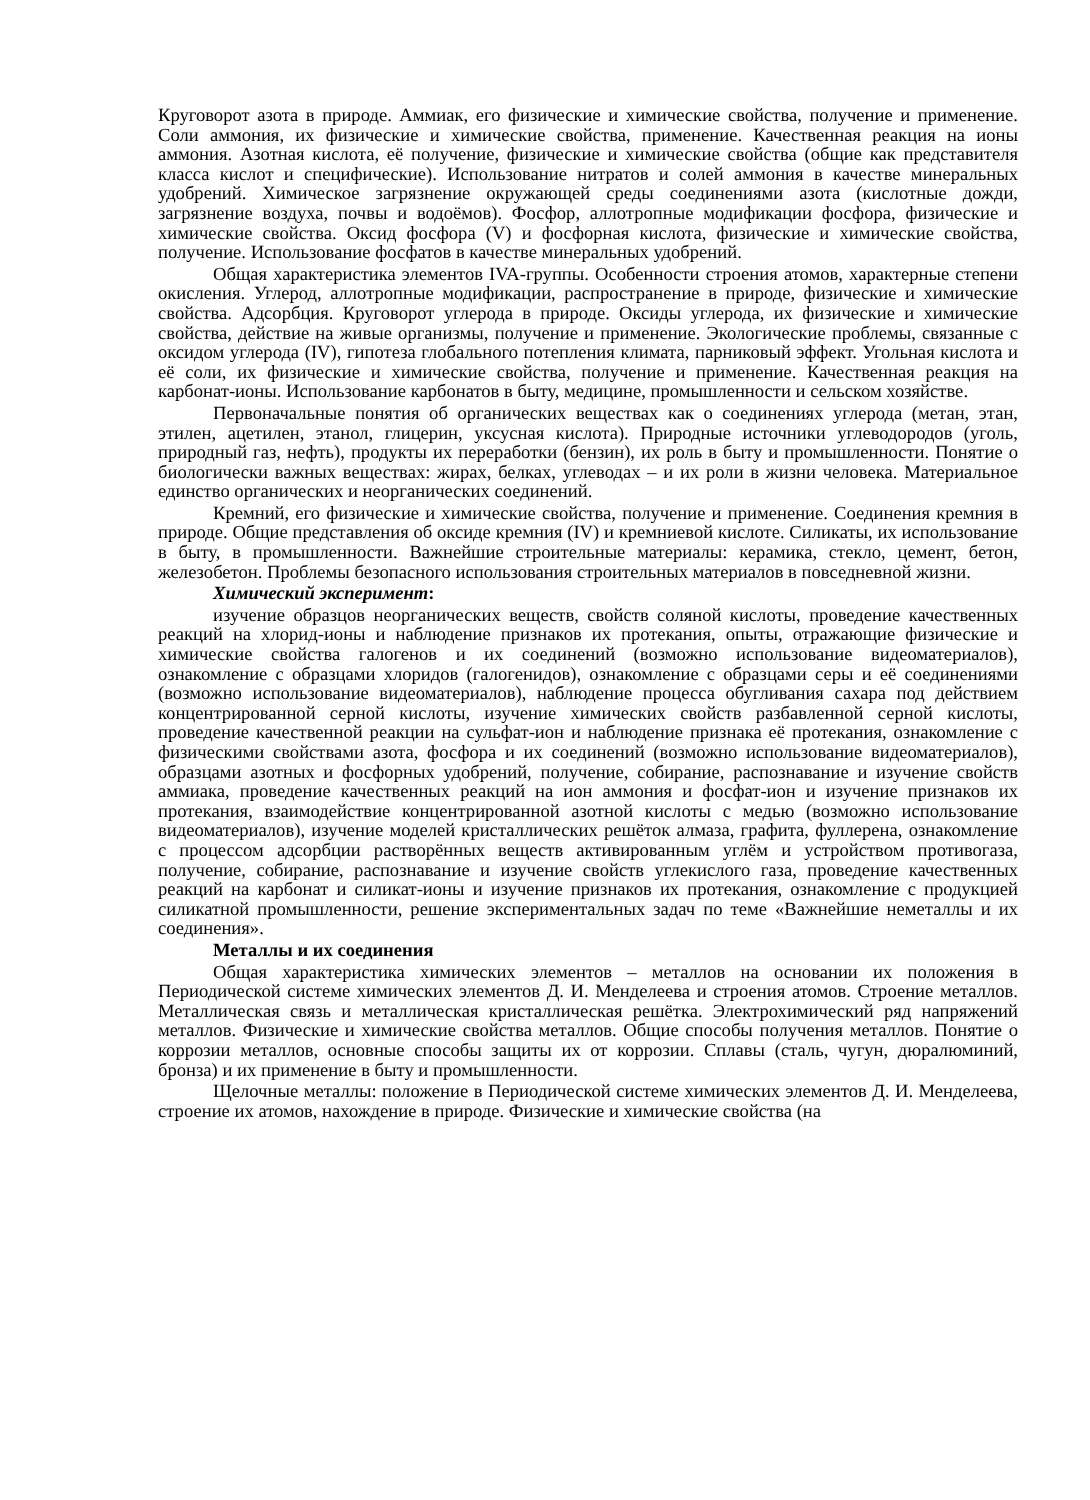Круговорот азота в природе. Аммиак, его физические и химические свойства, получение и применение. Соли аммония, их физические и химические свойства, применение. Качественная реакция на ионы аммония. Азотная кислота, её получение, физические и химические свойства (общие как представителя класса кислот и специфические). Использование нитратов и солей аммония в качестве минеральных удобрений. Химическое загрязнение окружающей среды соединениями азота (кислотные дожди, загрязнение воздуха, почвы и водоёмов). Фосфор, аллотропные модификации фосфора, физические и химические свойства. Оксид фосфора (V) и фосфорная кислота, физические и химические свойства, получение. Использование фосфатов в качестве минеральных удобрений.
Общая характеристика элементов IVA-группы. Особенности строения атомов, характерные степени окисления. Углерод, аллотропные модификации, распространение в природе, физические и химические свойства. Адсорбция. Круговорот углерода в природе. Оксиды углерода, их физические и химические свойства, действие на живые организмы, получение и применение. Экологические проблемы, связанные с оксидом углерода (IV), гипотеза глобального потепления климата, парниковый эффект. Угольная кислота и её соли, их физические и химические свойства, получение и применение. Качественная реакция на карбонат-ионы. Использование карбонатов в быту, медицине, промышленности и сельском хозяйстве.
Первоначальные понятия об органических веществах как о соединениях углерода (метан, этан, этилен, ацетилен, этанол, глицерин, уксусная кислота). Природные источники углеводородов (уголь, природный газ, нефть), продукты их переработки (бензин), их роль в быту и промышленности. Понятие о биологически важных веществах: жирах, белках, углеводах – и их роли в жизни человека. Материальное единство органических и неорганических соединений.
Кремний, его физические и химические свойства, получение и применение. Соединения кремния в природе. Общие представления об оксиде кремния (IV) и кремниевой кислоте. Силикаты, их использование в быту, в промышленности. Важнейшие строительные материалы: керамика, стекло, цемент, бетон, железобетон. Проблемы безопасного использования строительных материалов в повседневной жизни.
Химический эксперимент:
изучение образцов неорганических веществ, свойств соляной кислоты, проведение качественных реакций на хлорид-ионы и наблюдение признаков их протекания, опыты, отражающие физические и химические свойства галогенов и их соединений (возможно использование видеоматериалов), ознакомление с образцами хлоридов (галогенидов), ознакомление с образцами серы и её соединениями (возможно использование видеоматериалов), наблюдение процесса обугливания сахара под действием концентрированной серной кислоты, изучение химических свойств разбавленной серной кислоты, проведение качественной реакции на сульфат-ион и наблюдение признака её протекания, ознакомление с физическими свойствами азота, фосфора и их соединений (возможно использование видеоматериалов), образцами азотных и фосфорных удобрений, получение, собирание, распознавание и изучение свойств аммиака, проведение качественных реакций на ион аммония и фосфат-ион и изучение признаков их протекания, взаимодействие концентрированной азотной кислоты с медью (возможно использование видеоматериалов), изучение моделей кристаллических решёток алмаза, графита, фуллерена, ознакомление с процессом адсорбции растворённых веществ активированным углём и устройством противогаза, получение, собирание, распознавание и изучение свойств углекислого газа, проведение качественных реакций на карбонат и силикат-ионы и изучение признаков их протекания, ознакомление с продукцией силикатной промышленности, решение экспериментальных задач по теме «Важнейшие неметаллы и их соединения».
Металлы и их соединения
Общая характеристика химических элементов – металлов на основании их положения в Периодической системе химических элементов Д. И. Менделеева и строения атомов. Строение металлов. Металлическая связь и металлическая кристаллическая решётка. Электрохимический ряд напряжений металлов. Физические и химические свойства металлов. Общие способы получения металлов. Понятие о коррозии металлов, основные способы защиты их от коррозии. Сплавы (сталь, чугун, дюралюминий, бронза) и их применение в быту и промышленности.
Щелочные металлы: положение в Периодической системе химических элементов Д. И. Менделеева, строение их атомов, нахождение в природе. Физические и химические свойства (на